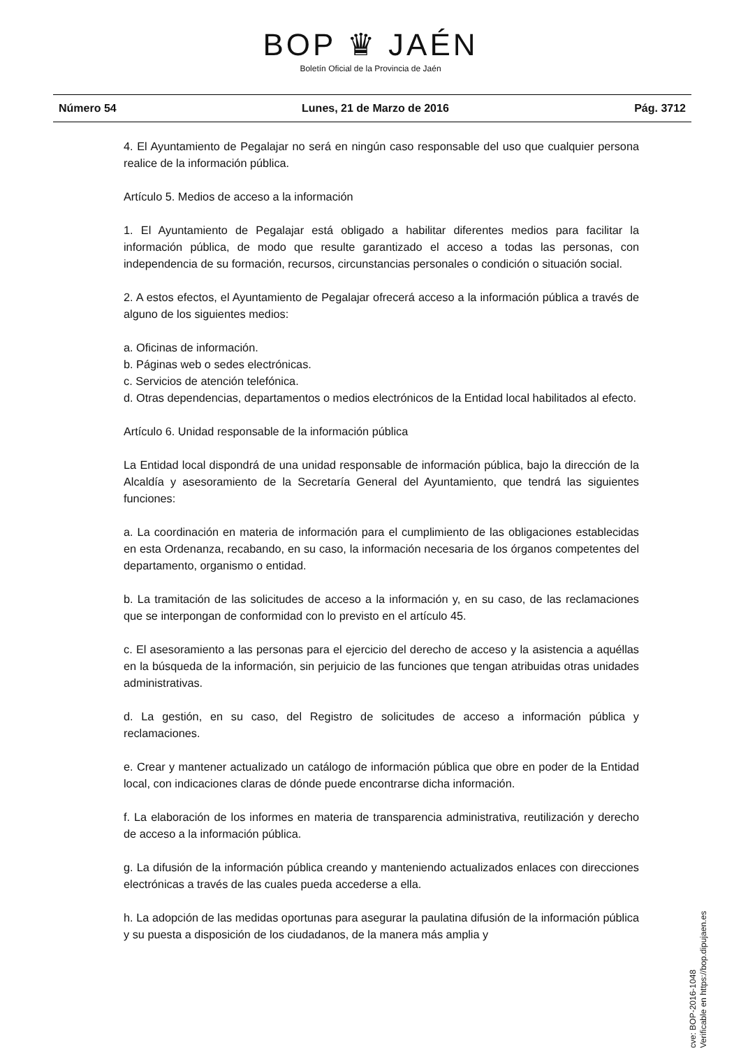BOP ♛ JAÉN
Boletín Oficial de la Provincia de Jaén
Número 54 Lunes, 21 de Marzo de 2016 Pág. 3712
4. El Ayuntamiento de Pegalajar no será en ningún caso responsable del uso que cualquier persona realice de la información pública.
Artículo 5. Medios de acceso a la información
1. El Ayuntamiento de Pegalajar está obligado a habilitar diferentes medios para facilitar la información pública, de modo que resulte garantizado el acceso a todas las personas, con independencia de su formación, recursos, circunstancias personales o condición o situación social.
2. A estos efectos, el Ayuntamiento de Pegalajar ofrecerá acceso a la información pública a través de alguno de los siguientes medios:
a. Oficinas de información.
b. Páginas web o sedes electrónicas.
c. Servicios de atención telefónica.
d. Otras dependencias, departamentos o medios electrónicos de la Entidad local habilitados al efecto.
Artículo 6. Unidad responsable de la información pública
La Entidad local dispondrá de una unidad responsable de información pública, bajo la dirección de la Alcaldía y asesoramiento de la Secretaría General del Ayuntamiento, que tendrá las siguientes funciones:
a. La coordinación en materia de información para el cumplimiento de las obligaciones establecidas en esta Ordenanza, recabando, en su caso, la información necesaria de los órganos competentes del departamento, organismo o entidad.
b. La tramitación de las solicitudes de acceso a la información y, en su caso, de las reclamaciones que se interpongan de conformidad con lo previsto en el artículo 45.
c. El asesoramiento a las personas para el ejercicio del derecho de acceso y la asistencia a aquéllas en la búsqueda de la información, sin perjuicio de las funciones que tengan atribuidas otras unidades administrativas.
d. La gestión, en su caso, del Registro de solicitudes de acceso a información pública y reclamaciones.
e. Crear y mantener actualizado un catálogo de información pública que obre en poder de la Entidad local, con indicaciones claras de dónde puede encontrarse dicha información.
f. La elaboración de los informes en materia de transparencia administrativa, reutilización y derecho de acceso a la información pública.
g. La difusión de la información pública creando y manteniendo actualizados enlaces con direcciones electrónicas a través de las cuales pueda accederse a ella.
h. La adopción de las medidas oportunas para asegurar la paulatina difusión de la información pública y su puesta a disposición de los ciudadanos, de la manera más amplia y
cve: BOP-2016-1048
Verificable en https://bop.dipujaen.es